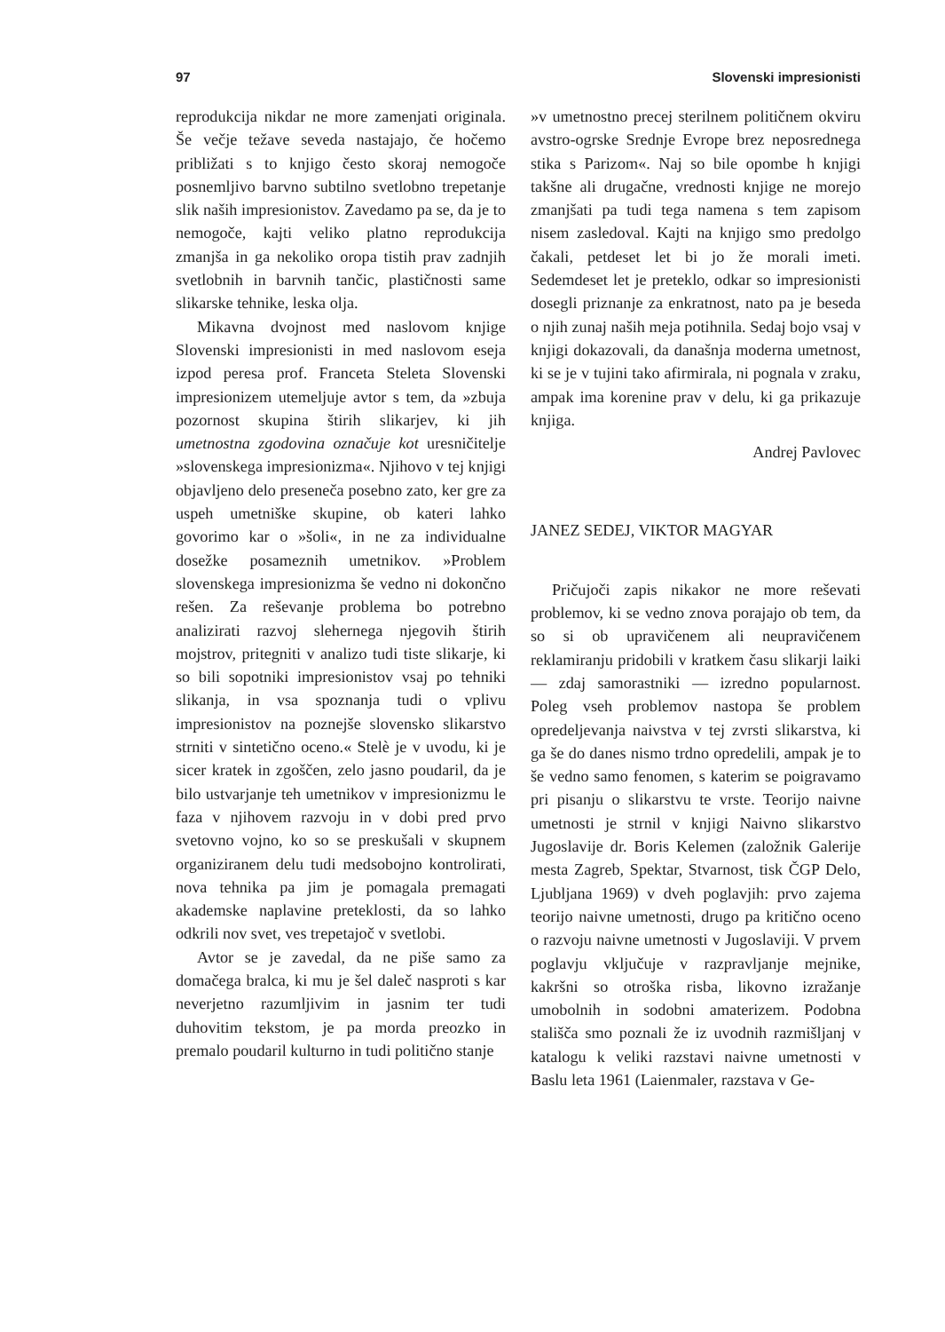97 Slovenski impresionisti
reprodukcija nikdar ne more zamenjati originala. Še večje težave seveda nastajajo, če hočemo približati s to knjigo često skoraj nemogoče posnemljivo barvno subtilno svetlobno trepetanje slik naših impresionistov. Zavedamo pa se, da je to nemogoče, kajti veliko platno reprodukcija zmanjša in ga nekoliko oropa tistih prav zadnjih svetlobnih in barvnih tančic, plastičnosti same slikarske tehnike, leska olja.
Mikavna dvojnost med naslovom knjige Slovenski impresionisti in med naslovom eseja izpod peresa prof. Franceta Steleta Slovenski impresionizem utemeljuje avtor s tem, da »zbuja pozornost skupina štirih slikarjev, ki jih umetnostna zgodovina označuje kot uresničitelje »slovenskega impresionizma«. Njihovo v tej knjigi objavljeno delo preseneča posebno zato, ker gre za uspeh umetniške skupine, ob kateri lahko govorimo kar o »šoli«, in ne za individualne dosežke posameznih umetnikov. »Problem slovenskega impresionizma še vedno ni dokončno rešen. Za reševanje problema bo potrebno analizirati razvoj slehernega njegovih štirih mojstrov, pritegniti v analizo tudi tiste slikarje, ki so bili sopotniki impresionistov vsaj po tehniki slikanja, in vsa spoznanja tudi o vplivu impresionistov na poznejše slovensko slikarstvo strniti v sintetično oceno.« Stelè je v uvodu, ki je sicer kratek in zgoščen, zelo jasno poudaril, da je bilo ustvarjanje teh umetnikov v impresionizmu le faza v njihovem razvoju in v dobi pred prvo svetovno vojno, ko so se preskušali v skupnem organiziranem delu tudi medsobojno kontrolirati, nova tehnika pa jim je pomagala premagati akademske naplavine preteklosti, da so lahko odkrili nov svet, ves trepetajoč v svetlobi.
Avtor se je zavedal, da ne piše samo za domačega bralca, ki mu je šel daleč nasproti s kar neverjetno razumljivim in jasnim ter tudi duhovitim tekstom, je pa morda preozko in premalo poudaril kulturno in tudi politično stanje
»v umetnostno precej sterilnem političnem okviru avstro-ogrske Srednje Evrope brez neposrednega stika s Parizom«. Naj so bile opombe h knjigi takšne ali drugačne, vrednosti knjige ne morejo zmanjšati pa tudi tega namena s tem zapisom nisem zasledoval. Kajti na knjigo smo predolgo čakali, petdeset let bi jo že morali imeti. Sedemdeset let je preteklo, odkar so impresionisti dosegli priznanje za enkratnost, nato pa je beseda o njih zunaj naših meja potihnila. Sedaj bojo vsaj v knjigi dokazovali, da današnja moderna umetnost, ki se je v tujini tako afirmirala, ni pognala v zraku, ampak ima korenine prav v delu, ki ga prikazuje knjiga.
Andrej Pavlovec
JANEZ SEDEJ, VIKTOR MAGYAR
Pričujoči zapis nikakor ne more reševati problemov, ki se vedno znova porajajo ob tem, da so si ob upravičenem ali neupravičenem reklamiranju pridobili v kratkem času slikarji laiki — zdaj samorastniki — izredno popularnost. Poleg vseh problemov nastopa še problem opredeljevanja naivstva v tej zvrsti slikarstva, ki ga še do danes nismo trdno opredelili, ampak je to še vedno samo fenomen, s katerim se poigravamo pri pisanju o slikarstvu te vrste. Teorijo naivne umetnosti je strnil v knjigi Naivno slikarstvo Jugoslavije dr. Boris Kelemen (založnik Galerije mesta Zagreb, Spektar, Stvarnost, tisk ČGP Delo, Ljubljana 1969) v dveh poglavjih: prvo zajema teorijo naivne umetnosti, drugo pa kritično oceno o razvoju naivne umetnosti v Jugoslaviji. V prvem poglavju vključuje v razpravljanje mejnike, kakršni so otroška risba, likovno izražanje umobolnih in sodobni amaterizem. Podobna stališča smo poznali že iz uvodnih razmišljanj v katalogu k veliki razstavi naivne umetnosti v Baslu leta 1961 (Laienmaler, razstava v Ge-